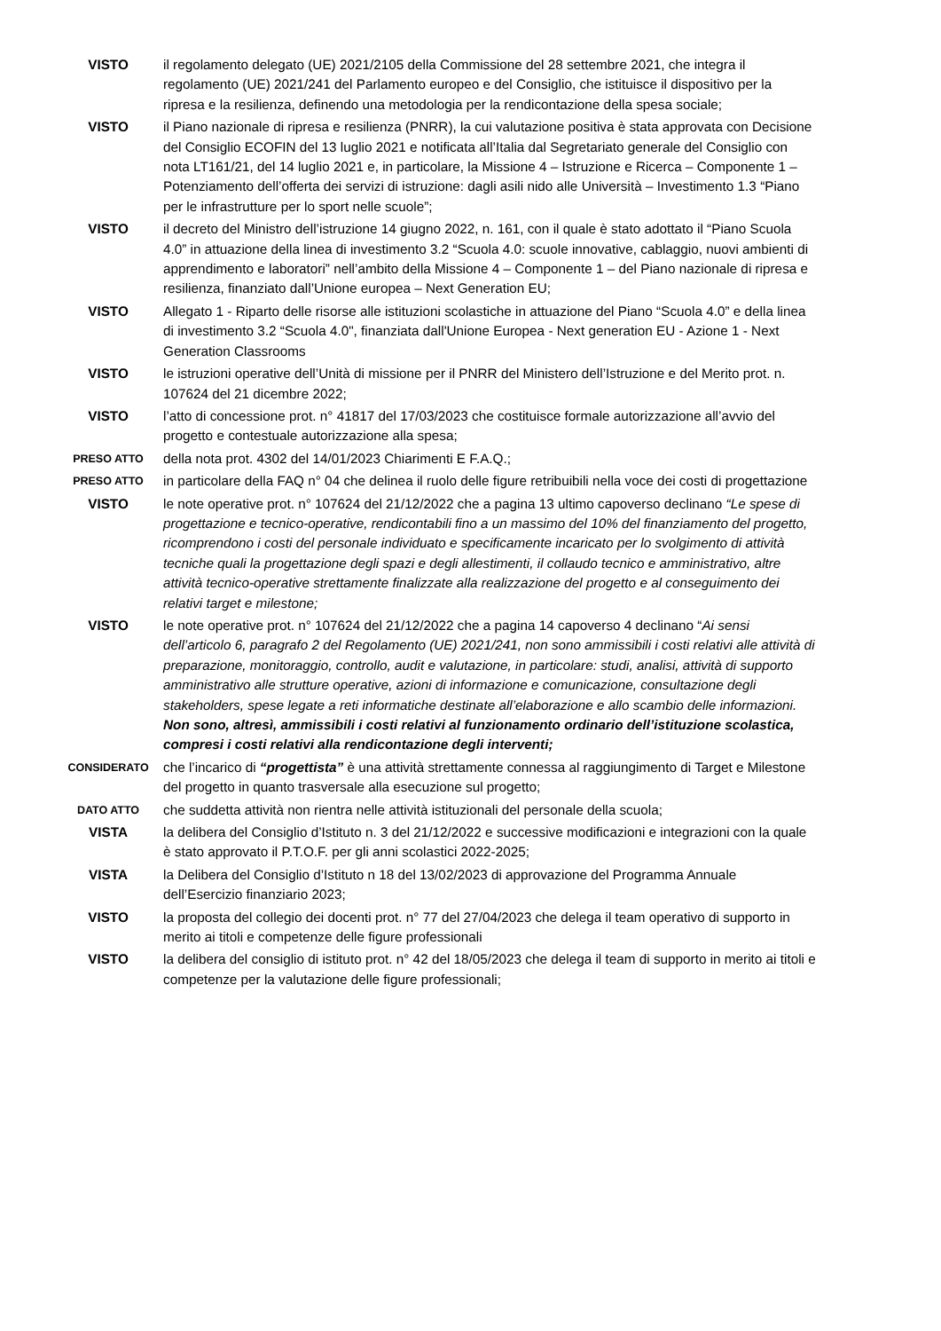VISTO il regolamento delegato (UE) 2021/2105 della Commissione del 28 settembre 2021, che integra il regolamento (UE) 2021/241 del Parlamento europeo e del Consiglio, che istituisce il dispositivo per la ripresa e la resilienza, definendo una metodologia per la rendicontazione della spesa sociale;
VISTO il Piano nazionale di ripresa e resilienza (PNRR), la cui valutazione positiva è stata approvata con Decisione del Consiglio ECOFIN del 13 luglio 2021 e notificata all’Italia dal Segretariato generale del Consiglio con nota LT161/21, del 14 luglio 2021 e, in particolare, la Missione 4 – Istruzione e Ricerca – Componente 1 – Potenziamento dell’offerta dei servizi di istruzione: dagli asili nido alle Università – Investimento 1.3 “Piano per le infrastrutture per lo sport nelle scuole”;
VISTO il decreto del Ministro dell’istruzione 14 giugno 2022, n. 161, con il quale è stato adottato il “Piano Scuola 4.0” in attuazione della linea di investimento 3.2 “Scuola 4.0: scuole innovative, cablaggio, nuovi ambienti di apprendimento e laboratori” nell’ambito della Missione 4 – Componente 1 – del Piano nazionale di ripresa e resilienza, finanziato dall’Unione europea – Next Generation EU;
VISTO Allegato 1 - Riparto delle risorse alle istituzioni scolastiche in attuazione del Piano “Scuola 4.0” e della linea di investimento 3.2 “Scuola 4.0", finanziata dall'Unione Europea - Next generation EU - Azione 1 - Next Generation Classrooms
VISTO le istruzioni operative dell’Unità di missione per il PNRR del Ministero dell’Istruzione e del Merito prot. n. 107624 del 21 dicembre 2022;
VISTO l’atto di concessione prot. n° 41817 del 17/03/2023 che costituisce formale autorizzazione all’avvio del progetto e contestuale autorizzazione alla spesa;
PRESO ATTO
della nota prot. 4302 del 14/01/2023 Chiarimenti E F.A.Q.;
PRESO ATTO
in particolare della FAQ n° 04 che delinea il ruolo delle figure retribuibili nella voce dei costi di progettazione
VISTO le note operative prot. n° 107624 del 21/12/2022 che a pagina 13 ultimo capoverso declinano “Le spese di progettazione e tecnico-operative, rendicontabili fino a un massimo del 10% del finanziamento del progetto, ricomprendono i costi del personale individuato e specificamente incaricato per lo svolgimento di attività tecniche quali la progettazione degli spazi e degli allestimenti, il collaudo tecnico e amministrativo, altre attività tecnico-operative strettamente finalizzate alla realizzazione del progetto e al conseguimento dei relativi target e milestone;
VISTO le note operative prot. n° 107624 del 21/12/2022 che a pagina 14 capoverso 4 declinano “Ai sensi dell’articolo 6, paragrafo 2 del Regolamento (UE) 2021/241, non sono ammissibili i costi relativi alle attività di preparazione, monitoraggio, controllo, audit e valutazione, in particolare: studi, analisi, attività di supporto amministrativo alle strutture operative, azioni di informazione e comunicazione, consultazione degli stakeholders, spese legate a reti informatiche destinate all’elaborazione e allo scambio delle informazioni. Non sono, altresì, ammissibili i costi relativi al funzionamento ordinario dell’istituzione scolastica, compresi i costi relativi alla rendicontazione degli interventi;
CONSIDERATO
che l’incarico di “progettista” è una attività strettamente connessa al raggiungimento di Target e Milestone del progetto in quanto trasversale alla esecuzione sul progetto;
DATO ATTO
che suddetta attività non rientra nelle attività istituzionali del personale della scuola;
VISTA la delibera del Consiglio d’Istituto n. 3 del 21/12/2022 e successive modificazioni e integrazioni con la quale è stato approvato il P.T.O.F. per gli anni scolastici 2022-2025;
VISTA la Delibera del Consiglio d’Istituto n 18 del 13/02/2023 di approvazione del Programma Annuale dell’Esercizio finanziario 2023;
VISTO la proposta del collegio dei docenti prot. n° 77 del 27/04/2023 che delega il team operativo di supporto in merito ai titoli e competenze delle figure professionali
VISTO la delibera del consiglio di istituto prot. n° 42 del 18/05/2023 che delega il team di supporto in merito ai titoli e competenze per la valutazione delle figure professionali;